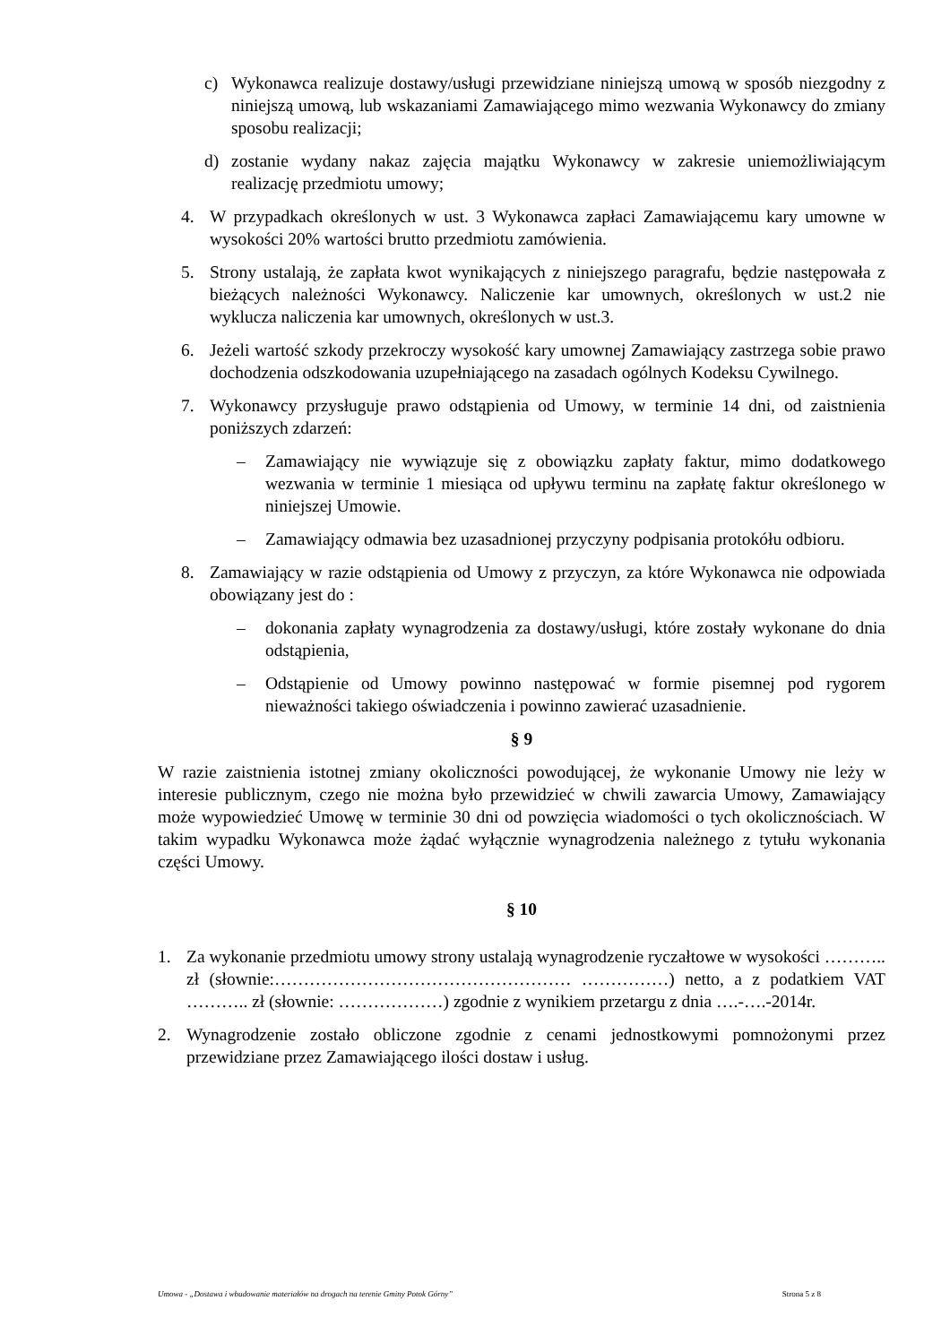c) Wykonawca realizuje dostawy/usługi przewidziane niniejszą umową w sposób niezgodny z niniejszą umową, lub wskazaniami Zamawiającego mimo wezwania Wykonawcy do zmiany sposobu realizacji;
d) zostanie wydany nakaz zajęcia majątku Wykonawcy w zakresie uniemożliwiającym realizację przedmiotu umowy;
4. W przypadkach określonych w ust. 3 Wykonawca zapłaci Zamawiającemu kary umowne w wysokości 20% wartości brutto przedmiotu zamówienia.
5. Strony ustalają, że zapłata kwot wynikających z niniejszego paragrafu, będzie następowała z bieżących należności Wykonawcy. Naliczenie kar umownych, określonych w ust.2 nie wyklucza naliczenia kar umownych, określonych w ust.3.
6. Jeżeli wartość szkody przekroczy wysokość kary umownej Zamawiający zastrzega sobie prawo dochodzenia odszkodowania uzupełniającego na zasadach ogólnych Kodeksu Cywilnego.
7. Wykonawcy przysługuje prawo odstąpienia od Umowy, w terminie 14 dni, od zaistnienia poniższych zdarzeń:
– Zamawiający nie wywiązuje się z obowiązku zapłaty faktur, mimo dodatkowego wezwania w terminie 1 miesiąca od upływu terminu na zapłatę faktur określonego w niniejszej Umowie.
– Zamawiający odmawia bez uzasadnionej przyczyny podpisania protokółu odbioru.
8. Zamawiający w razie odstąpienia od Umowy z przyczyn, za które Wykonawca nie odpowiada obowiązany jest do :
– dokonania zapłaty wynagrodzenia za dostawy/usługi, które zostały wykonane do dnia odstąpienia,
– Odstąpienie od Umowy powinno następować w formie pisemnej pod rygorem nieważności takiego oświadczenia i powinno zawierać uzasadnienie.
§ 9
W razie zaistnienia istotnej zmiany okoliczności powodującej, że wykonanie Umowy nie leży w interesie publicznym, czego nie można było przewidzieć w chwili zawarcia Umowy, Zamawiający może wypowiedzieć Umowę w terminie 30 dni od powzięcia wiadomości o tych okolicznościach. W takim wypadku Wykonawca może żądać wyłącznie wynagrodzenia należnego z tytułu wykonania części Umowy.
§ 10
1. Za wykonanie przedmiotu umowy strony ustalają wynagrodzenie ryczałtowe w wysokości ……….. zł (słownie:…………………………………………… ……………) netto, a z podatkiem VAT ……….. zł (słownie: ………………) zgodnie z wynikiem przetargu z dnia ….-….-2014r.
2. Wynagrodzenie zostało obliczone zgodnie z cenami jednostkowymi pomnożonymi przez przewidziane przez Zamawiającego ilości dostaw i usług.
Umowa - „Dostawa i wbudowanie materiałów na drogach na terenie Gminy Potok Górny” Strona 5 z 8